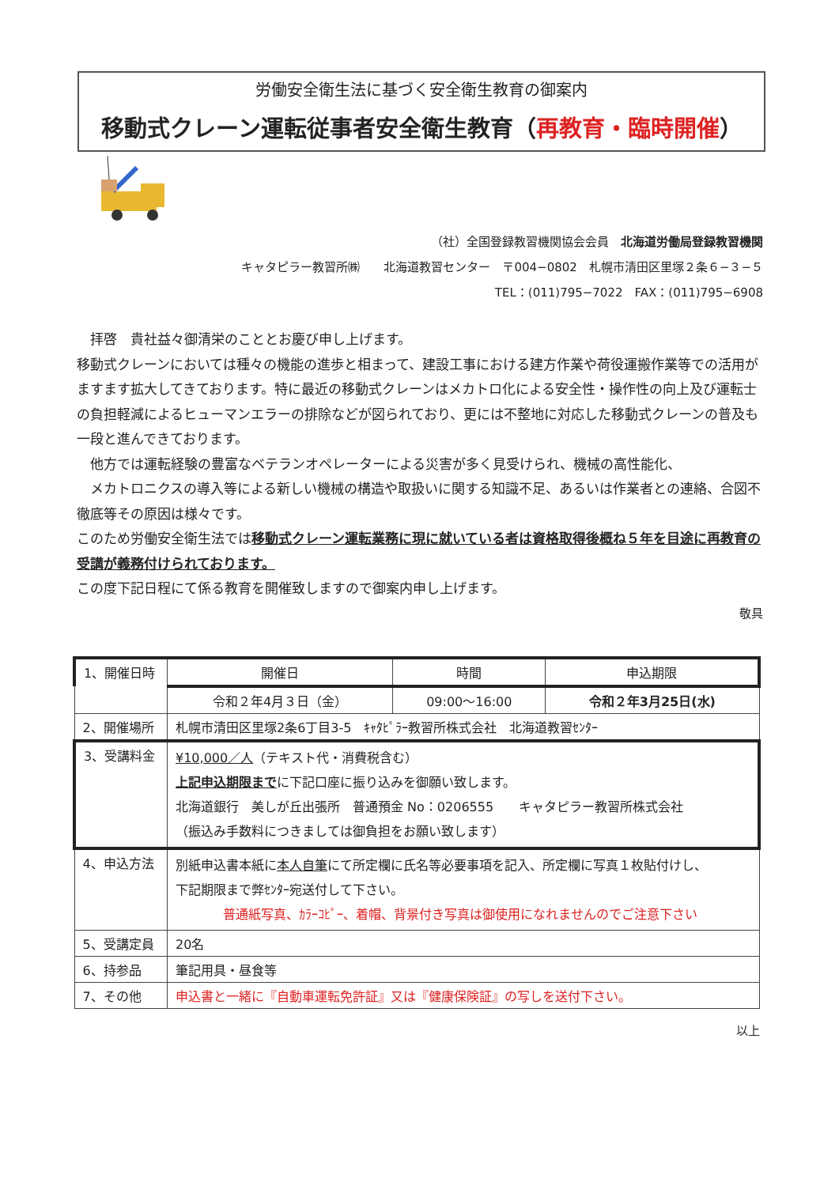労働安全衛生法に基づく安全衛生教育の御案内
移動式クレーン運転従事者安全衛生教育（再教育・臨時開催）
（社）全国登録教習機関協会会員　北海道労働局登録教習機関
キャタピラー教習所㈱　　北海道教習センター　〒004−0802　札幌市清田区里塚２条６−３−５
TEL：(011)795−7022　FAX：(011)795−6908
　拝啓　貴社益々御清栄のこととお慶び申し上げます。
移動式クレーンにおいては種々の機能の進歩と相まって、建設工事における建方作業や荷役運搬作業等での活用がますます拡大してきております。特に最近の移動式クレーンはメカトロ化による安全性・操作性の向上及び運転士の負担軽減によるヒューマンエラーの排除などが図られており、更には不整地に対応した移動式クレーンの普及も一段と進んできております。
　他方では運転経験の豊富なベテランオペレーターによる災害が多く見受けられ、機械の高性能化、
　メカトロニクスの導入等による新しい機械の構造や取扱いに関する知識不足、あるいは作業者との連絡、合図不徹底等その原因は様々です。
このため労働安全衛生法では移動式クレーン運転業務に現に就いている者は資格取得後概ね５年を目途に再教育の受講が義務付けられております。
この度下記日程にて係る教育を開催致しますので御案内申し上げます。
敬具
| 1、開催日時 | 開催日 | 時間 | 申込期限 |
| | 令和２年4月３日（金） | 09:00〜16:00 | 令和２年3月25日(水) |
| 2、開催場所 | 札幌市清田区里塚2条6丁目3-5 ｷｬﾀﾋﾟﾗｰ教習所株式会社 北海道教習ｾﾝﾀｰ | | |
| 3、受講料金 | ¥10,000／人 （テキスト代・消費税含む） 上記申込期限まで に下記口座に振り込みを御願い致します。 北海道銀行 美しが丘出張所 普通預金 No：0206555 キャタピラー教習所株式会社 （振込み手数料につきましては御負担をお願い致します） | | |
| 4、申込方法 | 別紙申込書本紙に 本人自筆 にて所定欄に氏名等必要事項を記入、所定欄に写真１枚貼付けし、 下記期限まで弊ｾﾝﾀｰ宛送付して下さい。 普通紙写真、ｶﾗｰｺﾋﾟｰ、着帽、背景付き写真は御使用になれませんのでご注意下さい | | |
| 5、受講定員 | 20名 | | |
| 6、持参品 | 筆記用具・昼食等 | | |
| 7、その他 | 申込書と一緒に『自動車運転免許証』又は『健康保険証』の写しを送付下さい。 | | |
以上